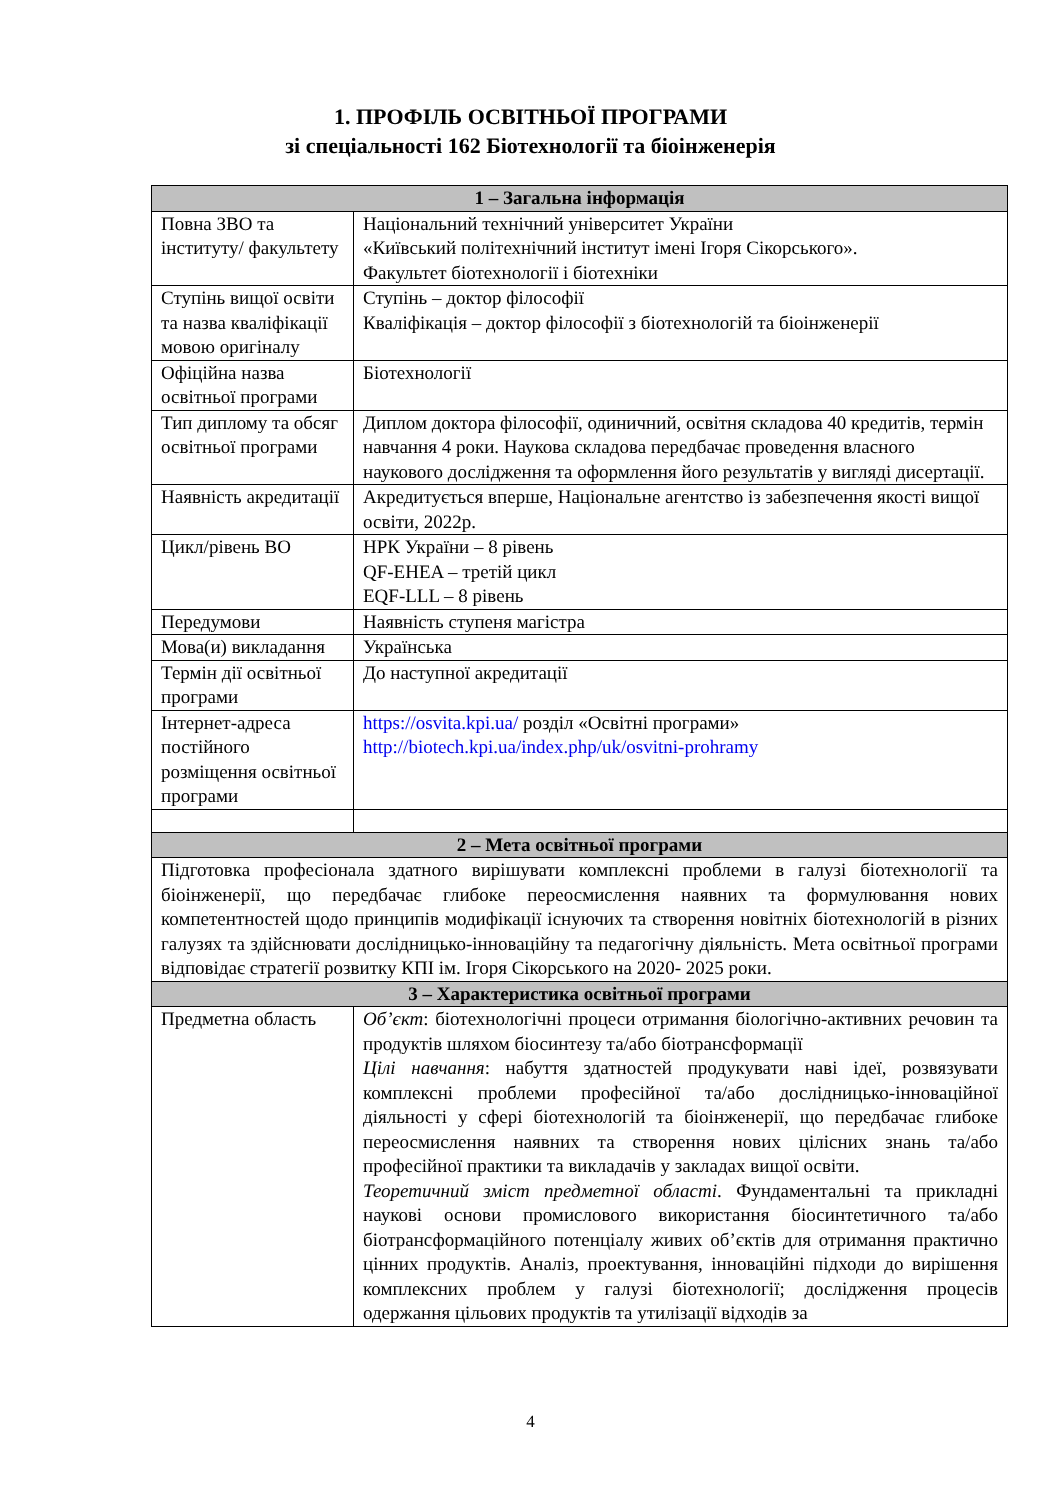1. ПРОФІЛЬ ОСВІТНЬОЇ ПРОГРАМИ
зі спеціальності 162 Біотехнології та біоінженерія
| 1 – Загальна інформація | |
| --- | --- |
| Повна ЗВО та інституту/ факультету | Національний технічний університет України «Київський політехнічний інститут імені Ігоря Сікорського». Факультет біотехнології і біотехніки |
| Ступінь вищої освіти та назва кваліфікації мовою оригіналу | Ступінь – доктор філософії Кваліфікація – доктор філософії з біотехнологій та біоінженерії |
| Офіційна назва освітньої програми | Біотехнології |
| Тип диплому та обсяг освітньої програми | Диплом доктора філософії, одиничний, освітня складова 40 кредитів, термін навчання 4 роки. Наукова складова передбачає проведення власного наукового дослідження та оформлення його результатів у вигляді дисертації. |
| Наявність акредитації | Акредитується вперше, Національне агентство із забезпечення якості вищої освіти, 2022р. |
| Цикл/рівень ВО | НРК України – 8 рівень QF-EHEA – третій цикл EQF-LLL – 8 рівень |
| Передумови | Наявність ступеня магістра |
| Мова(и) викладання | Українська |
| Термін дії освітньої програми | До наступної акредитації |
| Інтернет-адреса постійного розміщення освітньої програми | https://osvita.kpi.ua/ розділ «Освітні програми» http://biotech.kpi.ua/index.php/uk/osvitni-prohramy |
| 2 – Мета освітньої програми | |
| Підготовка професіонала здатного вирішувати комплексні проблеми в галузі біотехнології та біоінженерії, що передбачає глибоке переосмислення наявних та формулювання нових компетентностей щодо принципів модифікації існуючих та створення новітніх біотехнологій в різних галузях та здійснювати дослідницько-інноваційну та педагогічну діяльність. Мета освітньої програми відповідає стратегії розвитку КПІ ім. Ігоря Сікорського на 2020- 2025 роки. | |
| 3 – Характеристика освітньої програми | |
| Предметна область | Об’єкт : біотехнологічні процеси отримання біологічно-активних речовин та продуктів шляхом біосинтезу та/або біотрансформації Цілі навчання : набуття здатностей продукувати наві ідеї, розвязувати комплексні проблеми професійної та/або дослідницько-інноваційної діяльності у сфері біотехнологій та біоінженерії, що передбачає глибоке переосмислення наявних та створення нових цілісних знань та/або професійної практики та викладачів у закладах вищої освіти. Теоретичний зміст предметної області . Фундаментальні та прикладні наукові основи промислового використання біосинтетичного та/або біотрансформаційного потенціалу живих об’єктів для отримання практично цінних продуктів. Аналіз, проектування, інноваційні підходи до вирішення комплексних проблем у галузі біотехнології; дослідження процесів одержання цільових продуктів та утилізації відходів за |
4